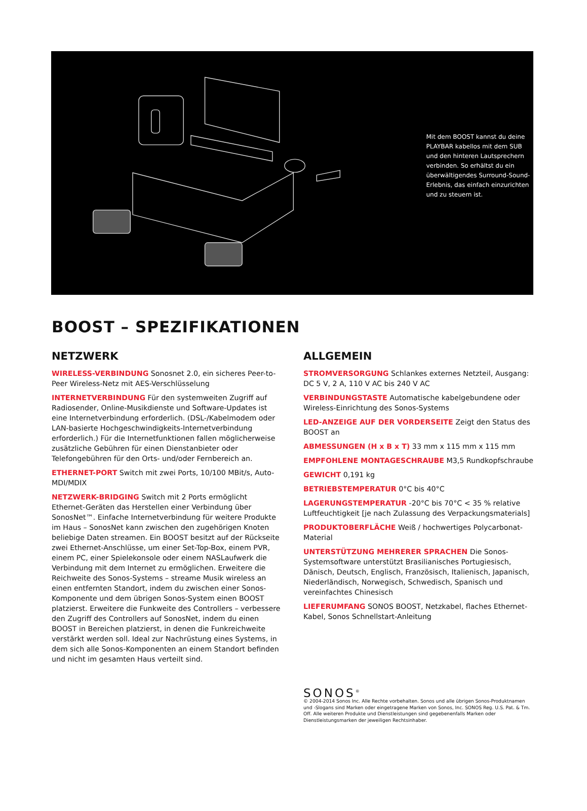Mit dem BOOST kannst du deine PLAYBAR kabellos mit dem SUB und den hinteren Lautsprechern verbinden. So erhältst du ein überwältigendes Surround-Sound-Erlebnis, das einfach einzurichten und zu steuern ist.
BOOST – SPEZIFIKATIONEN
NETZWERK
WIRELESS-VERBINDUNG Sonosnet 2.0, ein sicheres Peer-to-Peer Wireless-Netz mit AES-Verschlüsselung
INTERNETVERBINDUNG Für den systemweiten Zugriff auf Radiosender, Online-Musikdienste und Software-Updates ist eine Internetverbindung erforderlich. (DSL-/Kabelmodem oder LAN-basierte Hochgeschwindigkeits-Internetverbindung erforderlich.) Für die Internetfunktionen fallen möglicherweise zusätzliche Gebühren für einen Dienstanbieter oder Telefongebühren für den Orts- und/oder Fernbereich an.
ETHERNET-PORT Switch mit zwei Ports, 10/100 MBit/s, Auto-MDI/MDIX
NETZWERK-BRIDGING Switch mit 2 Ports ermöglicht Ethernet-Geräten das Herstellen einer Verbindung über SonosNet™. Einfache Internetverbindung für weitere Produkte im Haus – SonosNet kann zwischen den zugehörigen Knoten beliebige Daten streamen. Ein BOOST besitzt auf der Rückseite zwei Ethernet-Anschlüsse, um einer Set-Top-Box, einem PVR, einem PC, einer Spielekonsole oder einem NASLaufwerk die Verbindung mit dem Internet zu ermöglichen. Erweitere die Reichweite des Sonos-Systems – streame Musik wireless an einen entfernten Standort, indem du zwischen einer Sonos-Komponente und dem übrigen Sonos-System einen BOOST platzierst. Erweitere die Funkweite des Controllers – verbessere den Zugriff des Controllers auf SonosNet, indem du einen BOOST in Bereichen platzierst, in denen die Funkreichweite verstärkt werden soll. Ideal zur Nachrüstung eines Systems, in dem sich alle Sonos-Komponenten an einem Standort befinden und nicht im gesamten Haus verteilt sind.
ALLGEMEIN
STROMVERSORGUNG Schlankes externes Netzteil, Ausgang: DC 5 V, 2 A, 110 V AC bis 240 V AC
VERBINDUNGSTASTE Automatische kabelgebundene oder Wireless-Einrichtung des Sonos-Systems
LED-ANZEIGE AUF DER VORDERSEITE Zeigt den Status des BOOST an
ABMESSUNGEN (H x B x T) 33 mm x 115 mm x 115 mm
EMPFOHLENE MONTAGESCHRAUBE M3,5 Rundkopfschraube
GEWICHT 0,191 kg
BETRIEBSTEMPERATUR 0°C bis 40°C
LAGERUNGSTEMPERATUR -20°C bis 70°C < 35 % relative Luftfeuchtigkeit [je nach Zulassung des Verpackungsmaterials]
PRODUKTOBERFLÄCHE Weiß / hochwertiges Polycarbonat-Material
UNTERSTÜTZUNG MEHRERER SPRACHEN Die Sonos-Systemsoftware unterstützt Brasilianisches Portugiesisch, Dänisch, Deutsch, Englisch, Französisch, Italienisch, Japanisch, Niederländisch, Norwegisch, Schwedisch, Spanisch und vereinfachtes Chinesisch
LIEFERUMFANG SONOS BOOST, Netzkabel, flaches Ethernet-Kabel, Sonos Schnellstart-Anleitung
SONOS<sup>®</sup>
© 2004-2014 Sonos Inc. Alle Rechte vorbehalten. Sonos und alle übrigen Sonos-Produktnamen und -Slogans sind Marken oder eingetragene Marken von Sonos, Inc. SONOS Reg. U.S. Pat. & Tm. Off. Alle weiteren Produkte und Dienstleistungen sind gegebenenfalls Marken oder Dienstleistungsmarken der jeweiligen Rechtsinhaber.